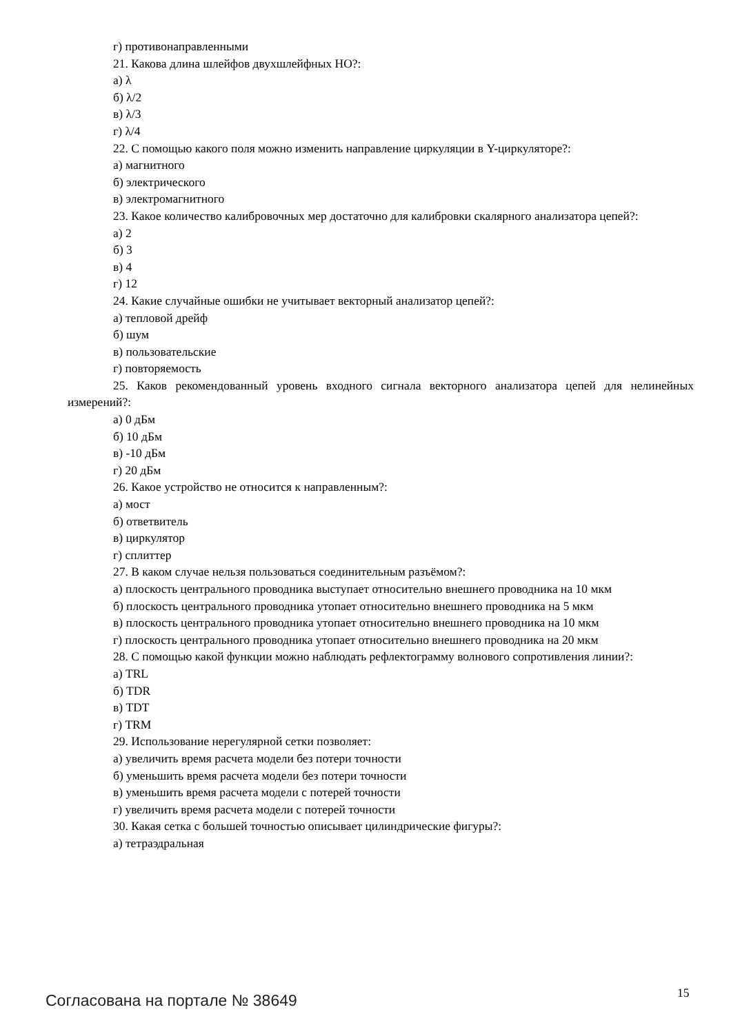г) противонаправленными
21. Какова длина шлейфов двухшлейфных НО?:
а) λ
б) λ/2
в) λ/3
г) λ/4
22. С помощью какого поля можно изменить направление циркуляции в Y-циркуляторе?:
а) магнитного
б) электрического
в) электромагнитного
23. Какое количество калибровочных мер достаточно для калибровки скалярного анализатора цепей?:
а) 2
б) 3
в) 4
г) 12
24. Какие случайные ошибки не учитывает векторный анализатор цепей?:
а) тепловой дрейф
б) шум
в) пользовательские
г) повторяемость
25. Каков рекомендованный уровень входного сигнала векторного анализатора цепей для нелинейных измерений?:
а) 0 дБм
б) 10 дБм
в) -10 дБм
г) 20 дБм
26. Какое устройство не относится к направленным?:
а) мост
б) ответвитель
в) циркулятор
г) сплиттер
27. В каком случае нельзя пользоваться соединительным разъёмом?:
а) плоскость центрального проводника выступает относительно внешнего проводника на 10 мкм
б) плоскость центрального проводника утопает относительно внешнего проводника на 5 мкм
в) плоскость центрального проводника утопает относительно внешнего проводника на 10 мкм
г) плоскость центрального проводника утопает относительно внешнего проводника на 20 мкм
28. С помощью какой функции можно наблюдать рефлектограмму волнового сопротивления линии?:
а) TRL
б) TDR
в) TDT
г) TRM
29. Использование нерегулярной сетки позволяет:
а) увеличить время расчета модели без потери точности
б) уменьшить время расчета модели без потери точности
в) уменьшить время расчета модели с потерей точности
г) увеличить время расчета модели с потерей точности
30. Какая сетка с большей точностью описывает цилиндрические фигуры?:
а) тетраэдральная
Согласована на портале № 38649 15